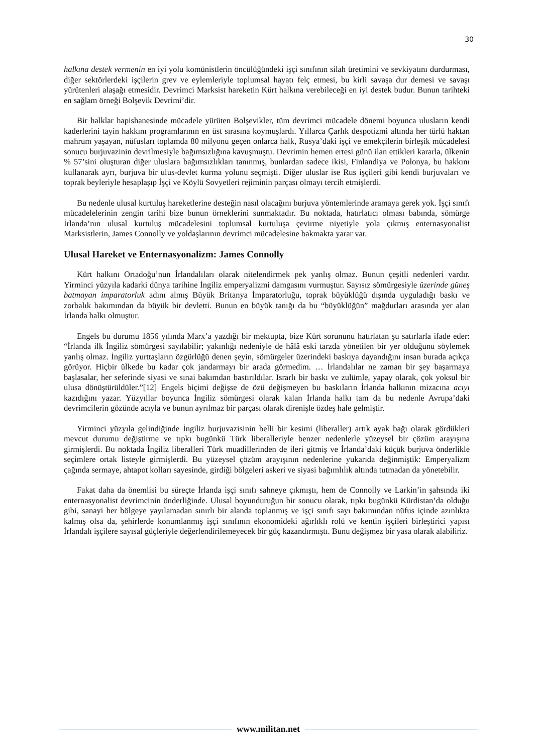30
halkına destek vermenin en iyi yolu komünistlerin öncülüğündeki işçi sınıfının silah üretimini ve sevkiyatını durdurması, diğer sektörlerdeki işçilerin grev ve eylemleriyle toplumsal hayatı felç etmesi, bu kirli savaşa dur demesi ve savaşı yürütenleri alaşağı etmesidir. Devrimci Marksist hareketin Kürt halkına verebileceği en iyi destek budur. Bunun tarihteki en sağlam örneği Bolşevik Devrimi’dir.
Bir halklar hapishanesinde mücadele yürüten Bolşevikler, tüm devrimci mücadele dönemi boyunca ulusların kendi kaderlerini tayin hakkını programlarının en üst sırasına koymuşlardı. Yıllarca Çarlık despotizmi altında her türlü haktan mahrum yaşayan, nüfusları toplamda 80 milyonu geçen onlarca halk, Rusya’daki işçi ve emekçilerin birleşik mücadelesi sonucu burjuvazinin devrilmesiyle bağımsızlığına kavuşmuştu. Devrimin hemen ertesi günü ilan ettikleri kararla, ülkenin % 57’sini oluşturan diğer uluslara bağımsızlıkları tanınmış, bunlardan sadece ikisi, Finlandiya ve Polonya, bu hakkını kullanarak ayrı, burjuva bir ulus-devlet kurma yolunu seçmişti. Diğer uluslar ise Rus işçileri gibi kendi burjuvaları ve toprak beyleriyle hesaplaşıp İşçi ve Köylü Sovyetleri rejiminin parçası olmayı tercih etmişlerdi.
Bu nedenle ulusal kurtuluş hareketlerine desteğin nasıl olacağını burjuva yöntemlerinde aramaya gerek yok. İşçi sınıfı mücadelelerinin zengin tarihi bize bunun örneklerini sunmaktadır. Bu noktada, hatırlatıcı olması babında, sömürge İrlanda’nın ulusal kurtuluş mücadelesini toplumsal kurtuluşa çevirme niyetiyle yola çıkmış enternasyonalist Marksistlerin, James Connolly ve yoldaşlarının devrimci mücadelesine bakmakta yarar var.
Ulusal Hareket ve Enternasyonalizm: James Connolly
Kürt halkını Ortadoğu’nun İrlandalıları olarak nitelendirmek pek yanlış olmaz. Bunun çeşitli nedenleri vardır. Yirminci yüzyıla kadarki dünya tarihine İngiliz emperyalizmi damgasını vurmuştur. Sayısız sömürgesiyle üzerinde güneş batmayan imparatorluk adını almış Büyük Britanya İmparatorluğu, toprak büyüklüğü dışında uyguladığı baskı ve zorbalık bakımından da büyük bir devletti. Bunun en büyük tanığı da bu “büyüklüğün” mağdurları arasında yer alan İrlanda halkı olmuştur.
Engels bu durumu 1856 yılında Marx’a yazdığı bir mektupta, bize Kürt sorununu hatırlatan şu satırlarla ifade eder: “İrlanda ilk İngiliz sömürgesi sayılabilir; yakınlığı nedeniyle de hâlâ eski tarzda yönetilen bir yer olduğunu söylemek yanlış olmaz. İngiliz yurttaşların özgürlüğü denen şeyin, sömürgeler üzerindeki baskıya dayandığını insan burada açıkça görüyor. Hiçbir ülkede bu kadar çok jandarmayı bir arada görmedim. … İrlandalılar ne zaman bir şey başarmaya başlasalar, her seferinde siyasi ve sınai bakımdan bastırıldılar. Israrlı bir baskı ve zulümle, yapay olarak, çok yoksul bir ulusa dönüştürüldüler.”[12] Engels biçimi değişse de özü değişmeyen bu baskıların İrlanda halkının mizacına acıyı kazıdığını yazar. Yüzyıllar boyunca İngiliz sömürgesi olarak kalan İrlanda halkı tam da bu nedenle Avrupa’daki devrimcilerin gözünde acıyla ve bunun ayrılmaz bir parçası olarak direnişle özdeş hale gelmiştir.
Yirminci yüzyıla gelindiğinde İngiliz burjuvazisinin belli bir kesimi (liberaller) artık ayak bağı olarak gördükleri mevcut durumu değiştirme ve tıpkı bugünkü Türk liberalleriyle benzer nedenlerle yüzeysel bir çözüm arayışına girmişlerdi. Bu noktada İngiliz liberalleri Türk muadillerinden de ileri gitmiş ve İrlanda’daki küçük burjuva önderlikle seçimlere ortak listeyle girmişlerdi. Bu yüzeysel çözüm arayışının nedenlerine yukarıda değinmiştik: Emperyalizm çağında sermaye, ahtapot kolları sayesinde, girdiği bölgeleri askeri ve siyasi bağımlılık altında tutmadan da yönetebilir.
Fakat daha da önemlisi bu süreçte İrlanda işçi sınıfı sahneye çıkmıştı, hem de Connolly ve Larkin’in şahsında iki enternasyonalist devrimcinin önderliğinde. Ulusal boyunduruğun bir sonucu olarak, tıpkı bugünkü Kürdistan’da olduğu gibi, sanayi her bölgeye yayılamadan sınırlı bir alanda toplanmış ve işçi sınıfı sayı bakımından nüfus içinde azınlıkta kalmış olsa da, şehirlerde konumlanmış işçi sınıfının ekonomideki ağırlıklı rolü ve kentin işçileri birleştirici yapısı İrlandalı işçilere sayısal güçleriyle değerlendirilemeyecek bir güç kazandırmıştı. Bunu değişmez bir yasa olarak alabiliriz.
www.militan.net